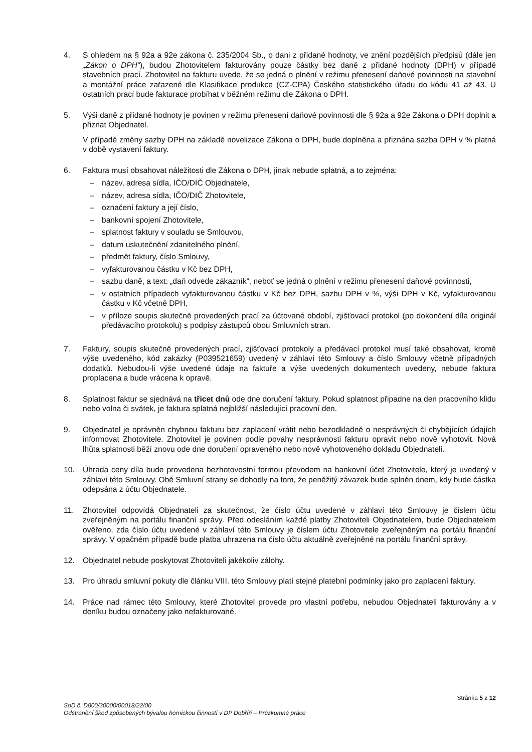4. S ohledem na § 92a a 92e zákona č. 235/2004 Sb., o dani z přidané hodnoty, ve znění pozdějších předpisů (dále jen „Zákon o DPH“), budou Zhotovitelem fakturovány pouze částky bez daně z přidané hodnoty (DPH) v případě stavebních prací. Zhotovitel na fakturu uvede, že se jedná o plnění v režimu přenesení daňové povinnosti na stavební a montážní práce zařazené dle Klasifikace produkce (CZ-CPA) Českého statistického úřadu do kódu 41 až 43. U ostatních prací bude fakturace probíhat v běžném režimu dle Zákona o DPH.
5. Výši daně z přidané hodnoty je povinen v režimu přenesení daňové povinnosti dle § 92a a 92e Zákona o DPH doplnit a přiznat Objednatel.
V případě změny sazby DPH na základě novelizace Zákona o DPH, bude doplněna a přiznána sazba DPH v % platná v době vystavení faktury.
6. Faktura musí obsahovat náležitosti dle Zákona o DPH, jinak nebude splatná, a to zejména:
– název, adresa sídla, IČO/DIČ Objednatele,
– název, adresa sídla, IČO/DIČ Zhotovitele,
– označení faktury a její číslo,
– bankovní spojení Zhotovitele,
– splatnost faktury v souladu se Smlouvou,
– datum uskutečnění zdanitelného plnění,
– předmět faktury, číslo Smlouvy,
– vyfakturovanou částku v Kč bez DPH,
– sazbu daně, a text: „daň odvede zákazník“, neboť se jedná o plnění v režimu přenesení daňové povinnosti,
– v ostatních případech vyfakturovanou částku v Kč bez DPH, sazbu DPH v %, výši DPH v Kč, vyfakturovanou částku v Kč včetně DPH,
– v příloze soupis skutečně provedených prací za účtované období, zjišťovací protokol (po dokončení díla originál předávacího protokolu) s podpisy zástupců obou Smluvních stran.
7. Faktury, soupis skutečně provedených prací, zjišťovací protokoly a předávací protokol musí také obsahovat, kromě výše uvedeného, kód zakázky (P039521659) uvedený v záhlaví této Smlouvy a číslo Smlouvy včetně případných dodatků. Nebudou-li výše uvedené údaje na faktuře a výše uvedených dokumentech uvedeny, nebude faktura proplacena a bude vrácena k opravě.
8. Splatnost faktur se sjednává na třicet dnů ode dne doručení faktury. Pokud splatnost připadne na den pracovního klidu nebo volna či svátek, je faktura splatná nejbližší následující pracovní den.
9. Objednatel je oprávněn chybnou fakturu bez zaplacení vrátit nebo bezodkladně o nesprávných či chybějících údajích informovat Zhotovitele. Zhotovitel je povinen podle povahy nesprávnosti fakturu opravit nebo nově vyhotovit. Nová lhůta splatnosti běží znovu ode dne doručení opraveného nebo nově vyhotoveného dokladu Objednateli.
10. Úhrada ceny díla bude provedena bezhotovostní formou převodem na bankovní účet Zhotovitele, který je uvedený v záhlaví této Smlouvy. Obě Smluvní strany se dohodly na tom, že peněžitý závazek bude splněn dnem, kdy bude částka odepsána z účtu Objednatele.
11. Zhotovitel odpovídá Objednateli za skutečnost, že číslo účtu uvedené v záhlaví této Smlouvy je číslem účtu zveřejněným na portálu finanční správy. Před odesláním každé platby Zhotoviteli Objednatelem, bude Objednatelem ověřeno, zda číslo účtu uvedené v záhlaví této Smlouvy je číslem účtu Zhotovitele zveřejněným na portálu finanční správy. V opačném případě bude platba uhrazena na číslo účtu aktuálně zveřejněné na portálu finanční správy.
12. Objednatel nebude poskytovat Zhotoviteli jakékoliv zálohy.
13. Pro úhradu smluvní pokuty dle článku VIII. této Smlouvy platí stejné platební podmínky jako pro zaplacení faktury.
14. Práce nad rámec této Smlouvy, které Zhotovitel provede pro vlastní potřebu, nebudou Objednateli fakturovány a v deníku budou označeny jako nefakturované.
Stránka 5 z 12
SoD č. D800/30000/00018/22/00
Odstranění škod způsobených bývalou hornickou činností v DP Dobříň – Průzkumné práce